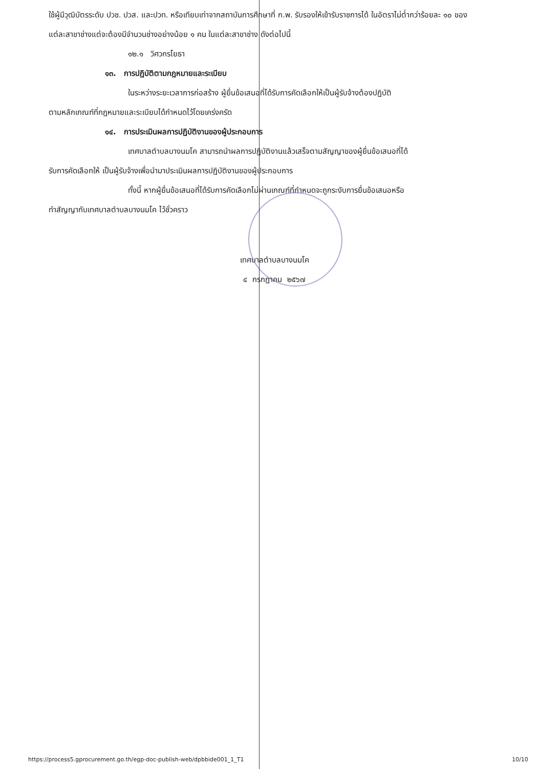ใช้ผู้มีวุฒิบัตรระดับ ปวช. ปวส. และปวท. หรือเทียบเท่าจากสถาบันการศึกษาที่ ก.พ. รับรองให้เข้ารับราชการได้ ในอัตราไม่ต่ำกว่าร้อยละ ๑๐ ของแต่ละสาขาช่างแต่จะต้องมีจำนวนช่างอย่างน้อย ๑ คน ในแต่ละสาขาช่าง ดังต่อไปนี้
๑๒.๑ วิศวกรโยธา
๑๓. การปฏิบัติตามกฎหมายและระเบียบ
ในระหว่างระยะเวลาการก่อสร้าง ผู้ยื่นข้อเสนอที่ได้รับการคัดเลือกให้เป็นผู้รับจ้างต้องปฏิบัติ
ตามหลักเกณฑ์ที่กฎหมายและระเบียบได้กำหนดไว้โดยเคร่งครัด
๑๔. การประเมินผลการปฏิบัติงานของผู้ประกอบการ
เทศบาลตำบลบางนมโค สามารถนำผลการปฏิบัติงานแล้วเสร็จตามสัญญาของผู้ยื่นข้อเสนอที่ได้
รับการคัดเลือกให้ เป็นผู้รับจ้างเพื่อนำมาประเมินผลการปฏิบัติงานของผู้ประกอบการ
ทั้งนี้ หากผู้ยื่นข้อเสนอที่ได้รับการคัดเลือกไม่ผ่านเกณฑ์ที่กำหนดจะถูกระงับการยื่นข้อเสนอหรือ
ทำสัญญากับเทศบาลตำบลบางนมโค ไว้ชั่วคราว
เทศบาลตำบลบางนมโค
๔ กรกฎาคม ๒๕๖๗
https://process5.gprocurement.go.th/egp-doc-publish-web/dpbbide001_1_T1 10/10